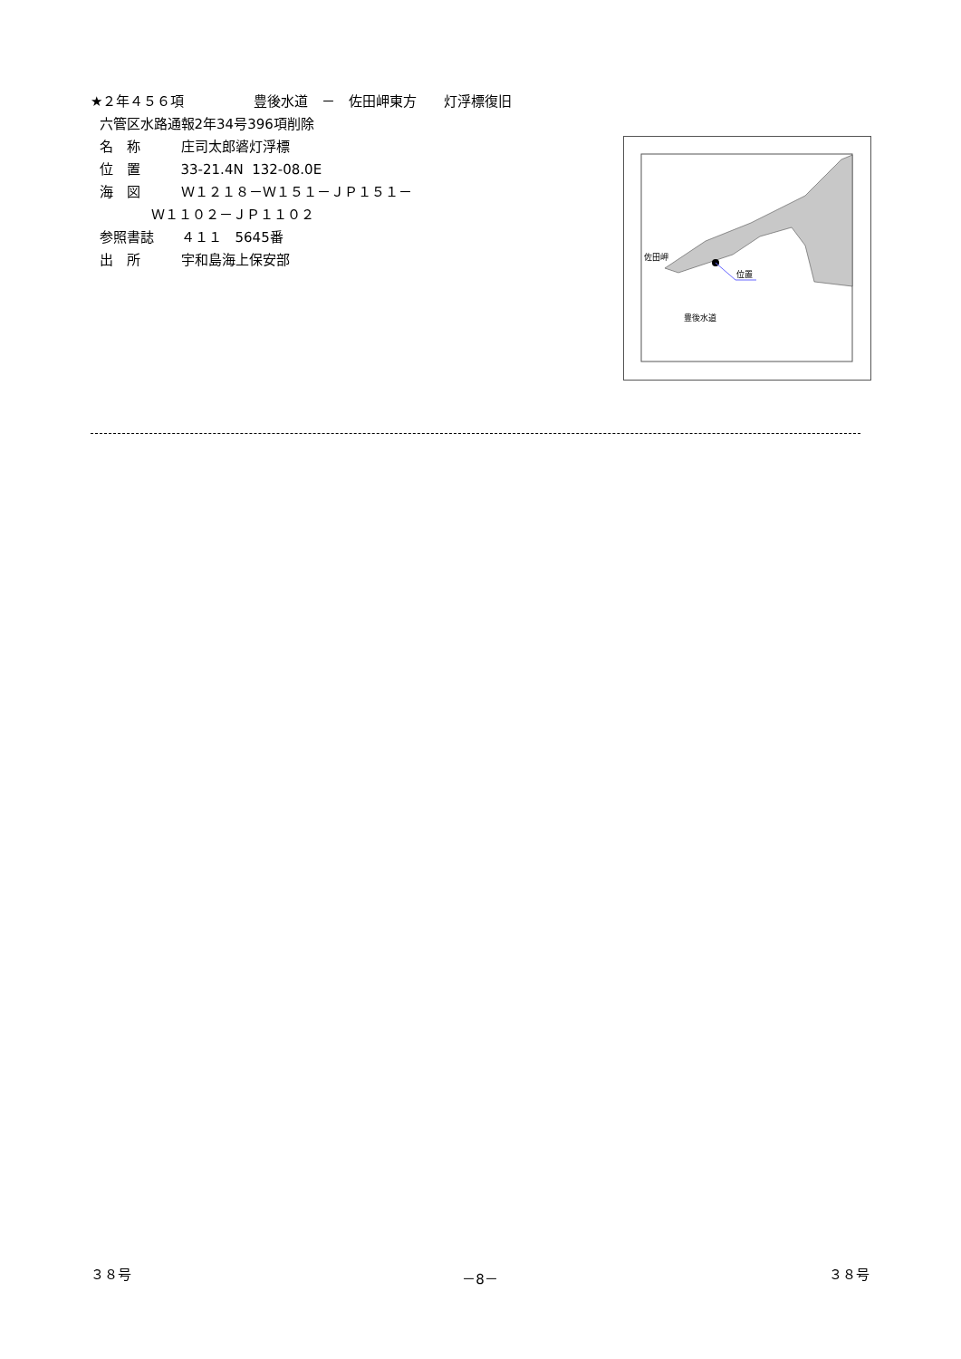★２年４５６項 豊後水道　－　佐田岬東方　　灯浮標復旧
六管区水路通報2年34号396項削除
名　称　　　庄司太郎碆灯浮標
位　置　　　33-21.4N 132-08.0E
海　図　　　Ｗ１２１８－Ｗ１５１－ＪＰ１５１－
Ｗ１１０２－ＪＰ１１０２
参照書誌　　４１１　5645番
出　所　　　宇和島海上保安部
佐田岬
位置
豊後水道
３８号 －8－ ３８号